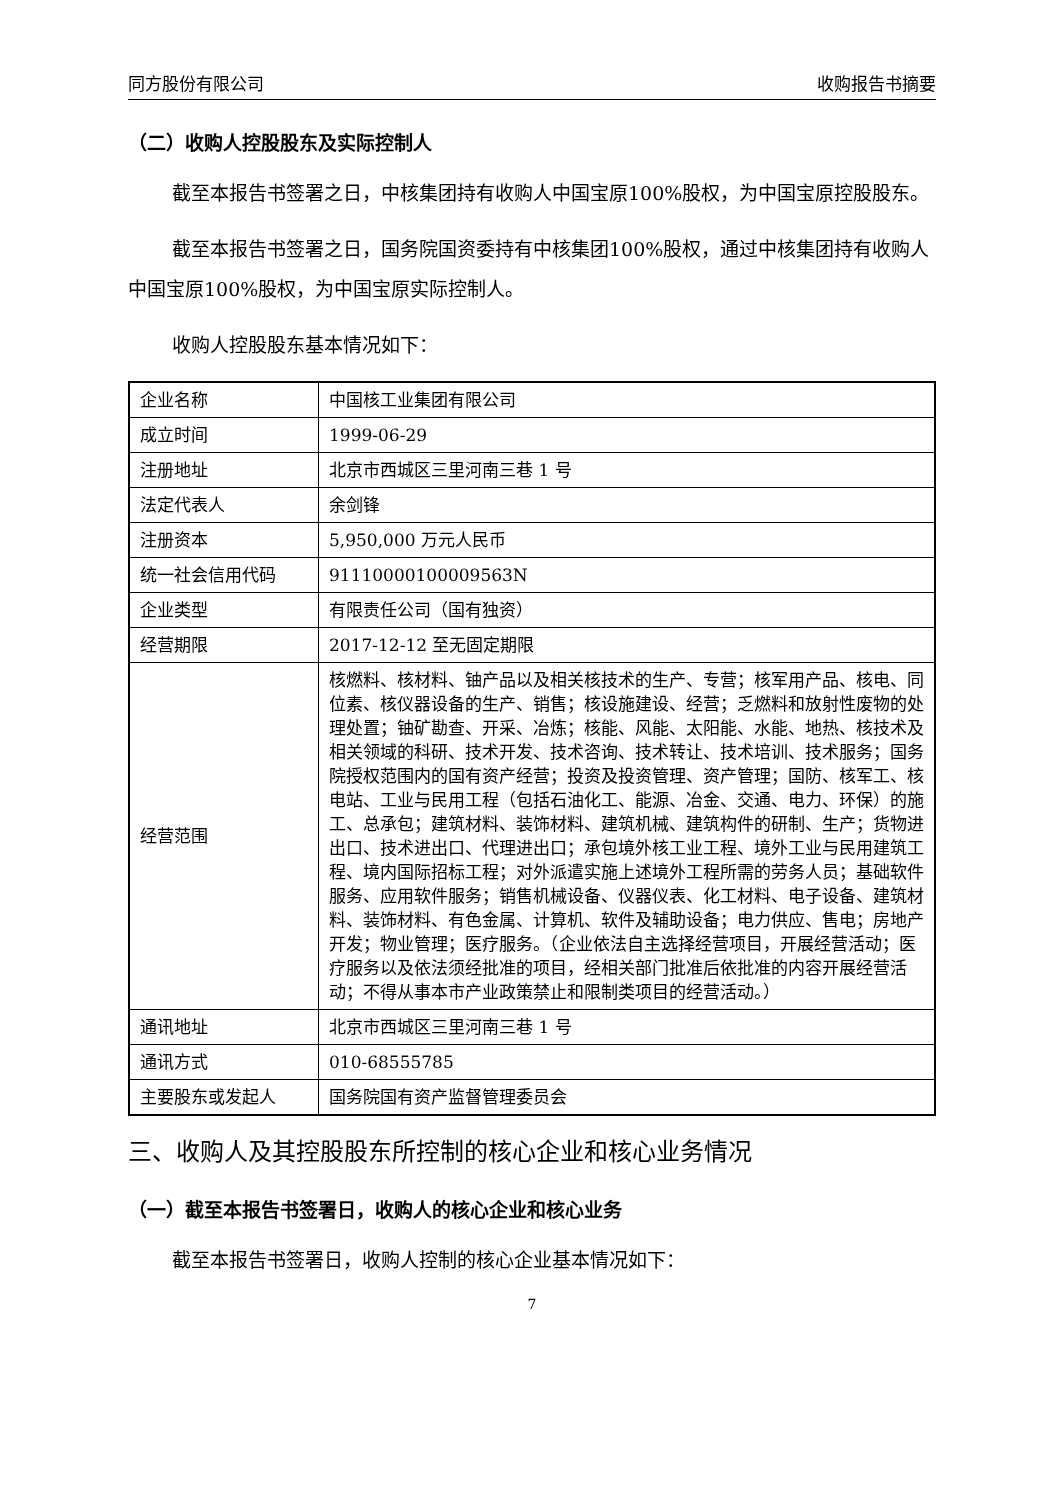同方股份有限公司 收购报告书摘要
（二）收购人控股股东及实际控制人
截至本报告书签署之日，中核集团持有收购人中国宝原100%股权，为中国宝原控股股东。
截至本报告书签署之日，国务院国资委持有中核集团100%股权，通过中核集团持有收购人中国宝原100%股权，为中国宝原实际控制人。
收购人控股股东基本情况如下：
| 企业名称 | 中国核工业集团有限公司 |
| 成立时间 | 1999-06-29 |
| 注册地址 | 北京市西城区三里河南三巷 1 号 |
| 法定代表人 | 余剑锋 |
| 注册资本 | 5,950,000 万元人民币 |
| 统一社会信用代码 | 91110000100009563N |
| 企业类型 | 有限责任公司（国有独资） |
| 经营期限 | 2017-12-12 至无固定期限 |
| 经营范围 | 核燃料、核材料、铀产品以及相关核技术的生产、专营；核军用产品、核电、同位素、核仪器设备的生产、销售；核设施建设、经营；乏燃料和放射性废物的处理处置；铀矿勘查、开采、冶炼；核能、风能、太阳能、水能、地热、核技术及相关领域的科研、技术开发、技术咨询、技术转让、技术培训、技术服务；国务院授权范围内的国有资产经营；投资及投资管理、资产管理；国防、核军工、核电站、工业与民用工程（包括石油化工、能源、冶金、交通、电力、环保）的施工、总承包；建筑材料、装饰材料、建筑机械、建筑构件的研制、生产；货物进出口、技术进出口、代理进出口；承包境外核工业工程、境外工业与民用建筑工程、境内国际招标工程；对外派遣实施上述境外工程所需的劳务人员；基础软件服务、应用软件服务；销售机械设备、仪器仪表、化工材料、电子设备、建筑材料、装饰材料、有色金属、计算机、软件及辅助设备；电力供应、售电；房地产开发；物业管理；医疗服务。（企业依法自主选择经营项目，开展经营活动；医疗服务以及依法须经批准的项目，经相关部门批准后依批准的内容开展经营活动；不得从事本市产业政策禁止和限制类项目的经营活动。） |
| 通讯地址 | 北京市西城区三里河南三巷 1 号 |
| 通讯方式 | 010-68555785 |
| 主要股东或发起人 | 国务院国有资产监督管理委员会 |
三、收购人及其控股股东所控制的核心企业和核心业务情况
（一）截至本报告书签署日，收购人的核心企业和核心业务
截至本报告书签署日，收购人控制的核心企业基本情况如下：
7